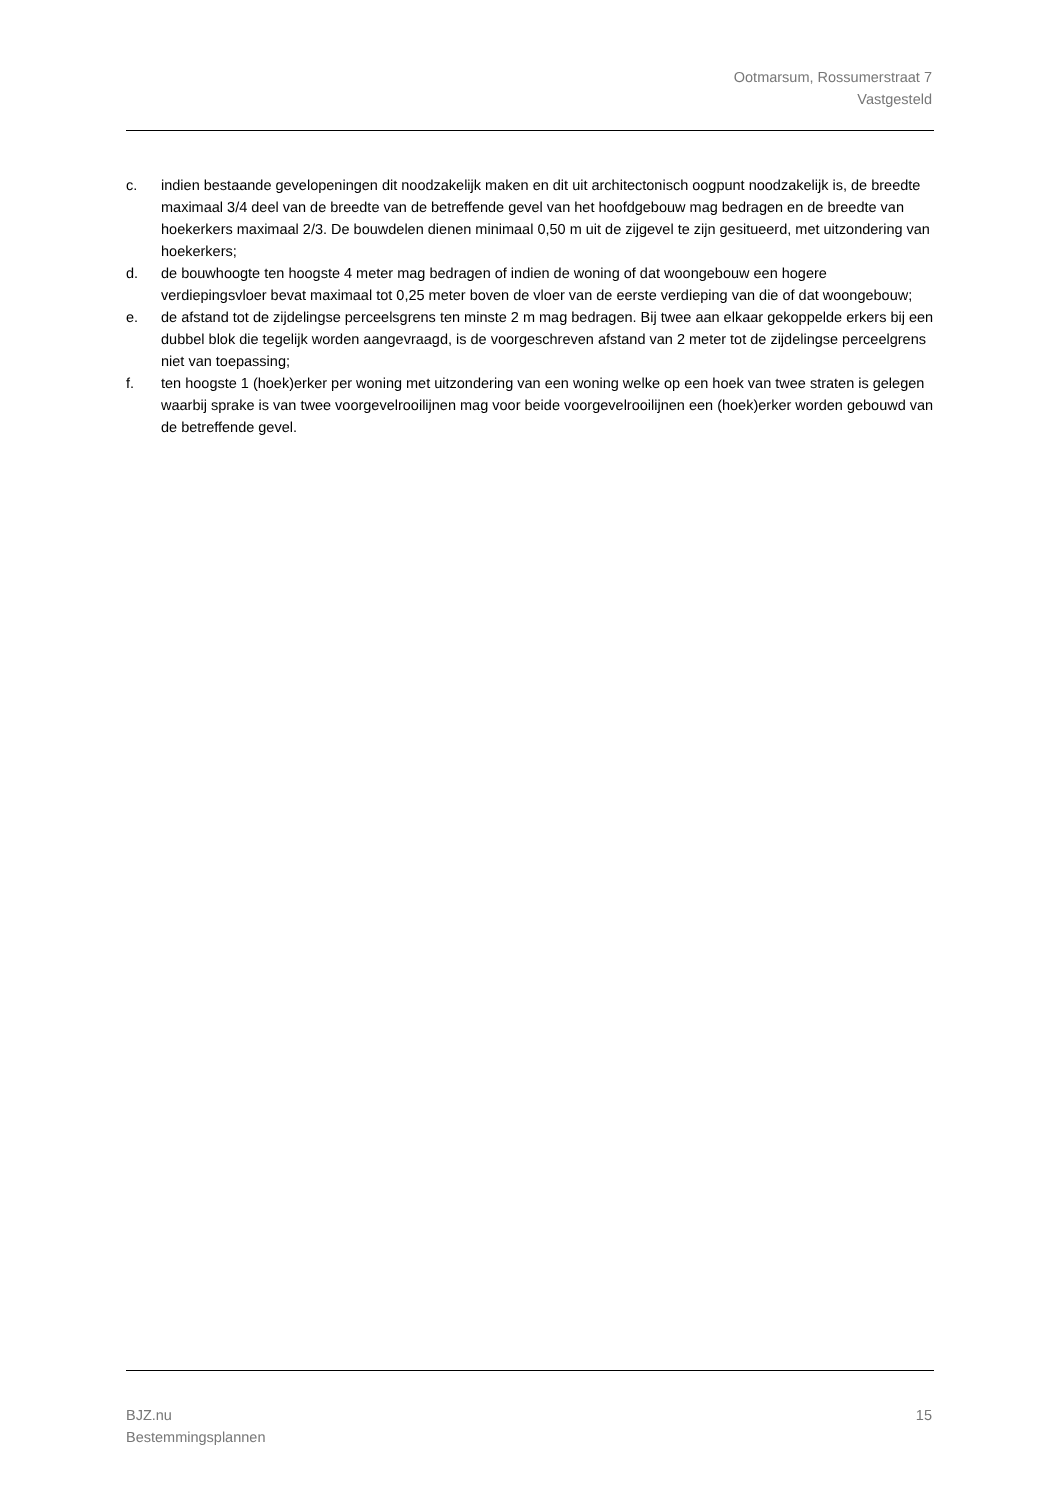Ootmarsum, Rossumerstraat 7
Vastgesteld
c. indien bestaande gevelopeningen dit noodzakelijk maken en dit uit architectonisch oogpunt noodzakelijk is, de breedte maximaal 3/4 deel van de breedte van de betreffende gevel van het hoofdgebouw mag bedragen en de breedte van hoekerkers maximaal 2/3. De bouwdelen dienen minimaal 0,50 m uit de zijgevel te zijn gesitueerd, met uitzondering van hoekerkers;
d. de bouwhoogte ten hoogste 4 meter mag bedragen of indien de woning of dat woongebouw een hogere verdiepingsvloer bevat maximaal tot 0,25 meter boven de vloer van de eerste verdieping van die of dat woongebouw;
e. de afstand tot de zijdelingse perceelsgrens ten minste 2 m mag bedragen. Bij twee aan elkaar gekoppelde erkers bij een dubbel blok die tegelijk worden aangevraagd, is de voorgeschreven afstand van 2 meter tot de zijdelingse perceelgrens niet van toepassing;
f. ten hoogste 1 (hoek)erker per woning met uitzondering van een woning welke op een hoek van twee straten is gelegen waarbij sprake is van twee voorgevelrooilijnen mag voor beide voorgevelrooilijnen een (hoek)erker worden gebouwd van de betreffende gevel.
BJZ.nu
Bestemmingsplannen 15